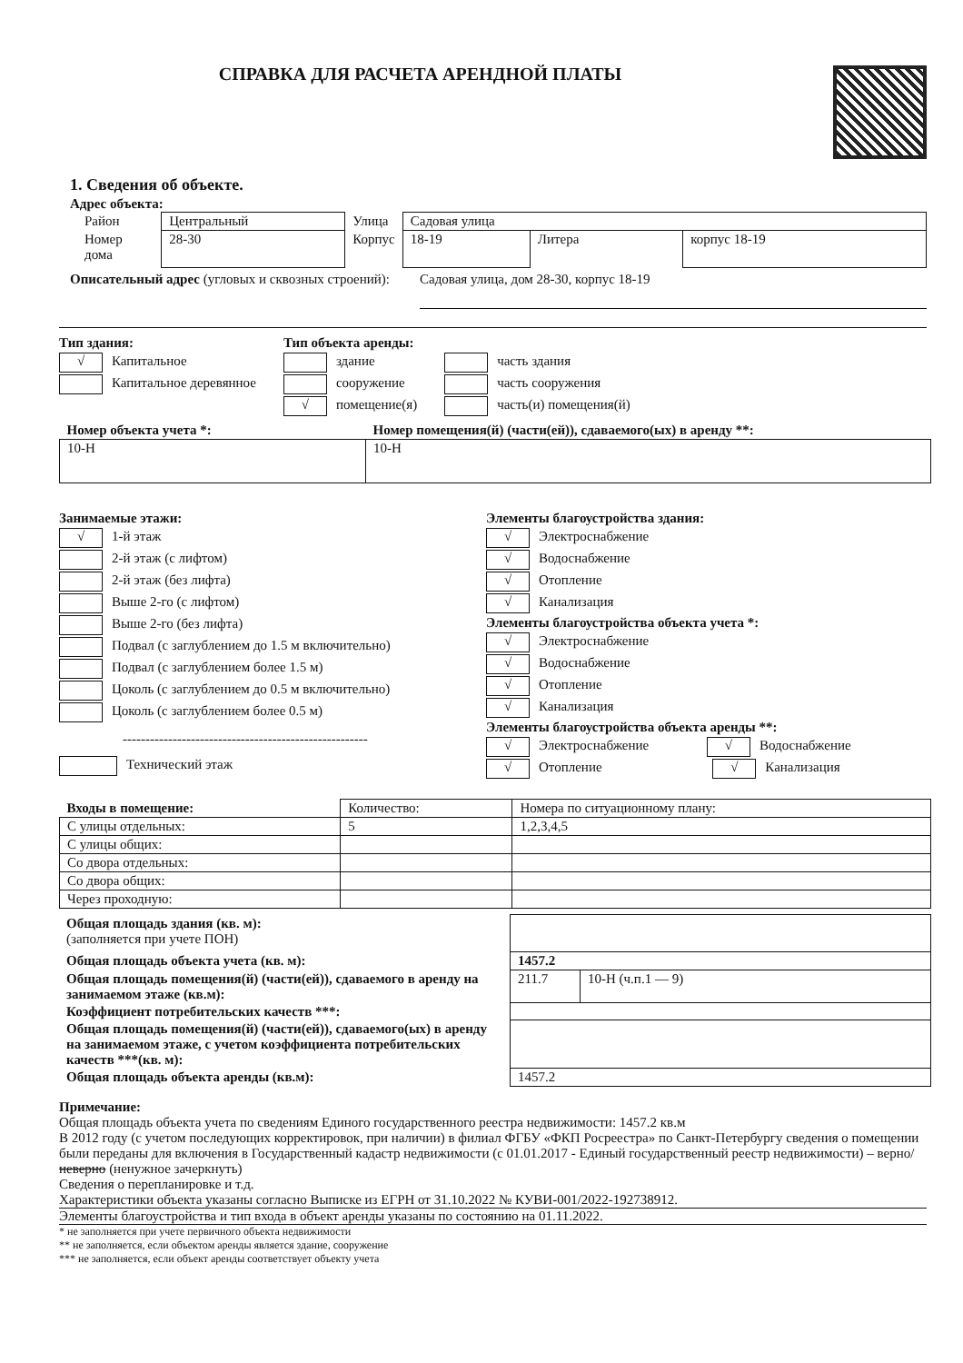СПРАВКА ДЛЯ РАСЧЕТА АРЕНДНОЙ ПЛАТЫ
1. Сведения об объекте.
Адрес объекта:
| Район | Центральный | Улица | Садовая улица | | |
| Номер дома | 28-30 | Корпус | 18-19 | Литера | корпус 18-19 |
Описательный адрес (угловых и сквозных строений):
Садовая улица, дом 28-30, корпус 18-19
Тип здания:
√ Капитальное
Капитальное деревянное
Тип объекта аренды:
здание
сооружение
√ помещение(я)
часть здания
часть сооружения
часть(и) помещения(й)
| Номер объекта учета *: | Номер помещения(й) (части(ей)), сдаваемого(ых) в аренду **: |
| 10-Н | 10-Н |
Занимаемые этажи:
√ 1-й этаж
2-й этаж (с лифтом)
2-й этаж (без лифта)
Выше 2-го (с лифтом)
Выше 2-го (без лифта)
Подвал (с заглублением до 1.5 м включительно)
Подвал (с заглублением более 1.5 м)
Цоколь (с заглублением до 0.5 м включительно)
Цоколь (с заглублением более 0.5 м)
------------------------------------------------------
Технический этаж
Элементы благоустройства здания:
√ Электроснабжение
√ Водоснабжение
√ Отопление
√ Канализация
Элементы благоустройства объекта учета *:
√ Электроснабжение
√ Водоснабжение
√ Отопление
√ Канализация
Элементы благоустройства объекта аренды **:
√ Электроснабжение √ Водоснабжение
√ Отопление √ Канализация
| Входы в помещение: | Количество: | Номера по ситуационному плану: |
| --- | --- | --- |
| С улицы отдельных: | 5 | 1,2,3,4,5 |
| С улицы общих: | | |
| Со двора отдельных: | | |
| Со двора общих: | | |
| Через проходную: | | |
| Общая площадь здания (кв. м): (заполняется при учете ПОН) | | |
| Общая площадь объекта учета (кв. м): | 1457.2 | |
| Общая площадь помещения(й) (части(ей)), сдаваемого в аренду на занимаемом этаже (кв.м): | 211.7 | 10-Н (ч.п.1 — 9) |
| Коэффициент потребительских качеств ***: | | |
| Общая площадь помещения(й) (части(ей)), сдаваемого(ых) в аренду на занимаемом этаже, с учетом коэффициента потребительских качеств ***(кв. м): | | |
| Общая площадь объекта аренды (кв.м): | 1457.2 | |
Примечание:
Общая площадь объекта учета по сведениям Единого государственного реестра недвижимости: 1457.2 кв.м
В 2012 году (с учетом последующих корректировок, при наличии) в филиал ФГБУ «ФКП Росреестра» по Санкт-Петербургу сведения о помещении были переданы для включения в Государственный кадастр недвижимости (с 01.01.2017 - Единый государственный реестр недвижимости) – верно/неверно (ненужное зачеркнуть)
Сведения о перепланировке и т.д.
Характеристики объекта указаны согласно Выписке из ЕГРН от 31.10.2022 № КУВИ-001/2022-192738912.
Элементы благоустройства и тип входа в объект аренды указаны по состоянию на 01.11.2022.
* не заполняется при учете первичного объекта недвижимости
** не заполняется, если объектом аренды является здание, сооружение
*** не заполняется, если объект аренды соответствует объекту учета